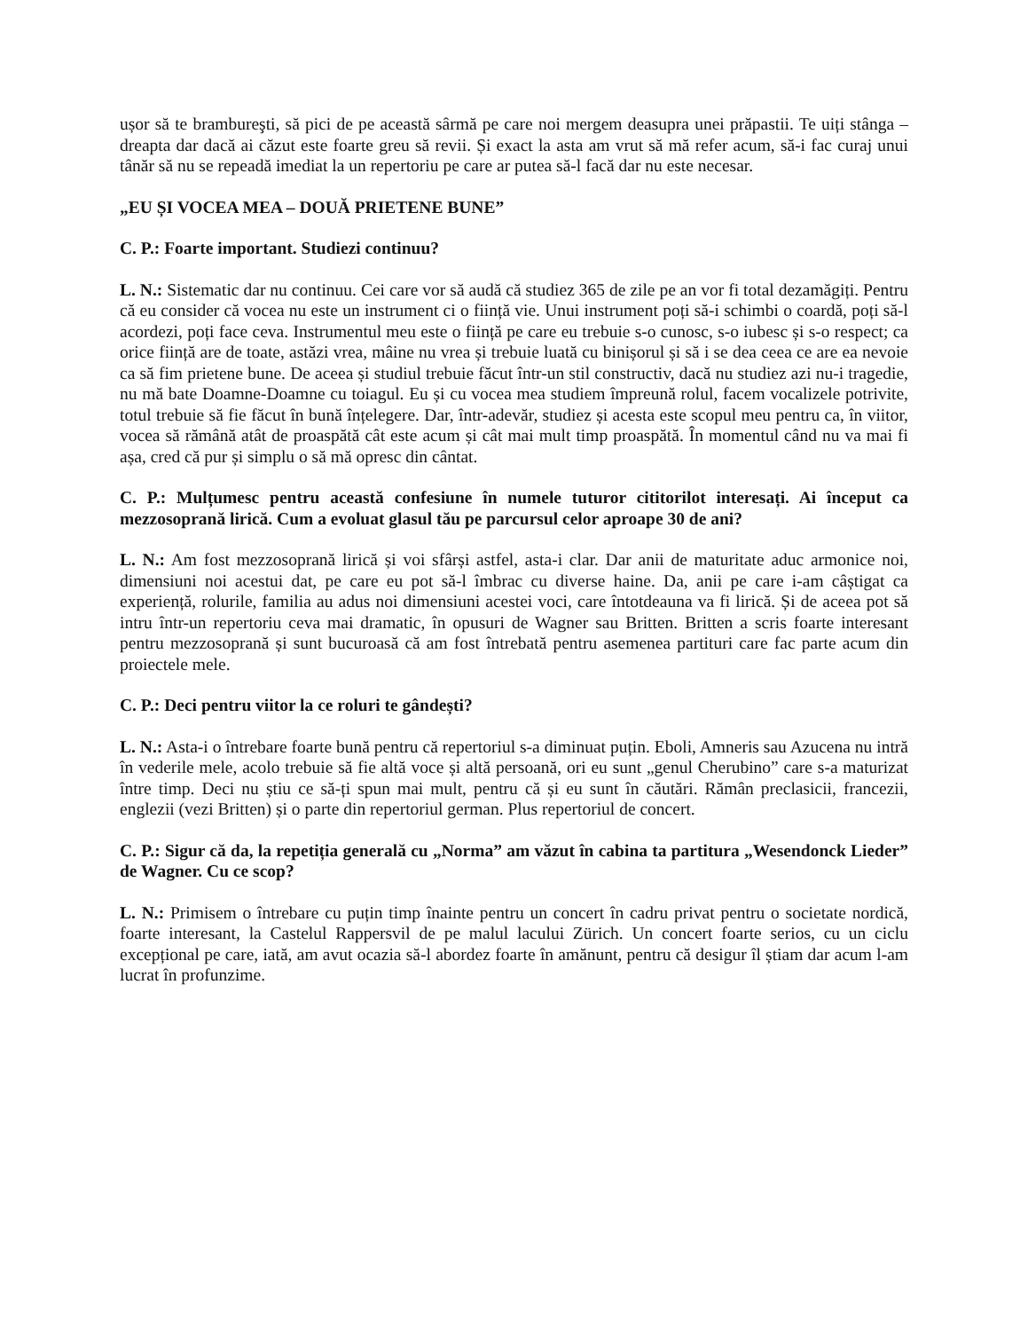ușor să te brambureşti, să pici de pe această sârmă pe care noi mergem deasupra unei prăpastii. Te uiți stânga – dreapta dar dacă ai căzut este foarte greu să revii. Și exact la asta am vrut să mă refer acum, să-i fac curaj unui tânăr să nu se repeadă imediat la un repertoriu pe care ar putea să-l facă dar nu este necesar.
„EU ȘI VOCEA MEA – DOUĂ PRIETENE BUNE”
C. P.: Foarte important. Studiezi continuu?
L. N.: Sistematic dar nu continuu. Cei care vor să audă că studiez 365 de zile pe an vor fi total dezamăgiți. Pentru că eu consider că vocea nu este un instrument ci o ființă vie. Unui instrument poți să-i schimbi o coardă, poți să-l acordezi, poți face ceva. Instrumentul meu este o ființă pe care eu trebuie s-o cunosc, s-o iubesc și s-o respect; ca orice ființă are de toate, astăzi vrea, mâine nu vrea și trebuie luată cu binișorul și să i se dea ceea ce are ea nevoie ca să fim prietene bune. De aceea și studiul trebuie făcut într-un stil constructiv, dacă nu studiez azi nu-i tragedie, nu mă bate Doamne-Doamne cu toiagul. Eu și cu vocea mea studiem împreună rolul, facem vocalizele potrivite, totul trebuie să fie făcut în bună înțelegere. Dar, într-adevăr, studiez și acesta este scopul meu pentru ca, în viitor, vocea să rămână atât de proaspătă cât este acum și cât mai mult timp proaspătă. În momentul când nu va mai fi așa, cred că pur și simplu o să mă opresc din cântat.
C. P.: Mulțumesc pentru această confesiune în numele tuturor cititorilot interesați. Ai început ca mezzosoprană lirică. Cum a evoluat glasul tău pe parcursul celor aproape 30 de ani?
L. N.: Am fost mezzosoprană lirică și voi sfârși astfel, asta-i clar. Dar anii de maturitate aduc armonice noi, dimensiuni noi acestui dat, pe care eu pot să-l îmbrac cu diverse haine. Da, anii pe care i-am câștigat ca experiență, rolurile, familia au adus noi dimensiuni acestei voci, care întotdeauna va fi lirică. Și de aceea pot să intru într-un repertoriu ceva mai dramatic, în opusuri de Wagner sau Britten. Britten a scris foarte interesant pentru mezzosoprană și sunt bucuroasă că am fost întrebată pentru asemenea partituri care fac parte acum din proiectele mele.
C. P.: Deci pentru viitor la ce roluri te gândești?
L. N.: Asta-i o întrebare foarte bună pentru că repertoriul s-a diminuat puțin. Eboli, Amneris sau Azucena nu intră în vederile mele, acolo trebuie să fie altă voce și altă persoană, ori eu sunt „genul Cherubino” care s-a maturizat între timp. Deci nu știu ce să-ți spun mai mult, pentru că și eu sunt în căutări. Rămân preclasicii, francezii, englezii (vezi Britten) și o parte din repertoriul german. Plus repertoriul de concert.
C. P.: Sigur că da, la repetiția generală cu „Norma” am văzut în cabina ta partitura „Wesendonck Lieder” de Wagner. Cu ce scop?
L. N.: Primisem o întrebare cu puțin timp înainte pentru un concert în cadru privat pentru o societate nordică, foarte interesant, la Castelul Rappersvil de pe malul lacului Zürich. Un concert foarte serios, cu un ciclu excepțional pe care, iată, am avut ocazia să-l abordez foarte în amănunt, pentru că desigur îl știam dar acum l-am lucrat în profunzime.